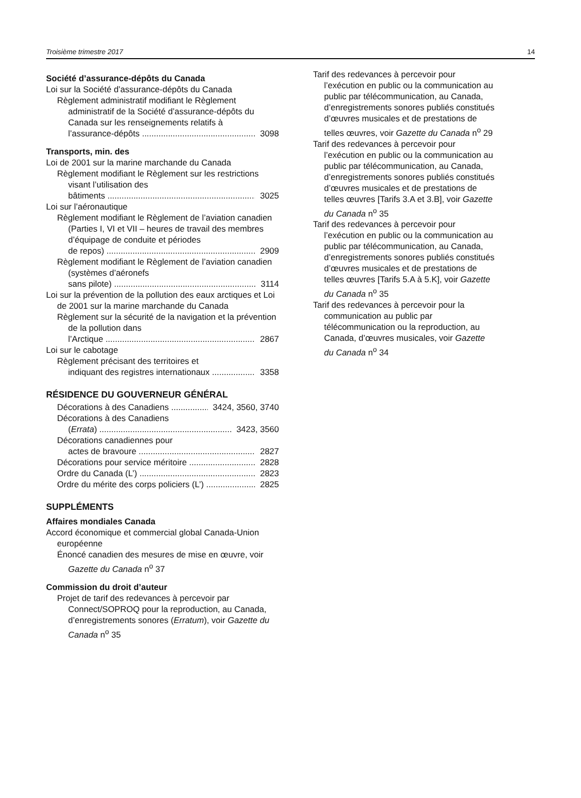Troisième trimestre 2017 14
Société d’assurance-dépôts du Canada
Loi sur la Société d’assurance-dépôts du Canada
Règlement administratif modifiant le Règlement administratif de la Société d’assurance-dépôts du Canada sur les renseignements relatifs à
l’assurance-dépôts 3098
Transports, min. des
Loi de 2001 sur la marine marchande du Canada
Règlement modifiant le Règlement sur les restrictions visant l’utilisation des
bâtiments 3025
Loi sur l’aéronautique
Règlement modifiant le Règlement de l’aviation canadien (Parties I, VI et VII – heures de travail des membres d’équipage de conduite et périodes
de repos) 2909
Règlement modifiant le Règlement de l’aviation canadien (systèmes d’aéronefs
sans pilote) 3114
Loi sur la prévention de la pollution des eaux arctiques et Loi de 2001 sur la marine marchande du Canada
Règlement sur la sécurité de la navigation et la prévention de la pollution dans
l’Arctique 2867
Loi sur le cabotage
Règlement précisant des territoires et
indiquant des registres internationaux 3358
RÉSIDENCE DU GOUVERNEUR GÉNÉRAL
Décorations à des Canadiens 3424, 3560, 3740
Décorations à des Canadiens
(Errata) 3423, 3560
Décorations canadiennes pour
actes de bravoure 2827
Décorations pour service méritoire 2828
Ordre du Canada (L’) 2823
Ordre du mérite des corps policiers (L’) 2825
SUPPLÉMENTS
Affaires mondiales Canada
Accord économique et commercial global Canada-Union européenne
Énoncé canadien des mesures de mise en œuvre, voir Gazette du Canada n<sup>o</sup> 37
Commission du droit d’auteur
Projet de tarif des redevances à percevoir par Connect/SOPROQ pour la reproduction, au Canada, d’enregistrements sonores (Erratum), voir Gazette du Canada n<sup>o</sup> 35
Tarif des redevances à percevoir pour l’exécution en public ou la communication au public par télécommunication, au Canada, d’enregistrements sonores publiés constitués d’œuvres musicales et de prestations de telles œuvres, voir Gazette du Canada n<sup>o</sup> 29
Tarif des redevances à percevoir pour l’exécution en public ou la communication au public par télécommunication, au Canada, d’enregistrements sonores publiés constitués d’œuvres musicales et de prestations de telles œuvres [Tarifs 3.A et 3.B], voir Gazette du Canada n<sup>o</sup> 35
Tarif des redevances à percevoir pour l’exécution en public ou la communication au public par télécommunication, au Canada, d’enregistrements sonores publiés constitués d’œuvres musicales et de prestations de telles œuvres [Tarifs 5.A à 5.K], voir Gazette du Canada n<sup>o</sup> 35
Tarif des redevances à percevoir pour la communication au public par télécommunication ou la reproduction, au Canada, d’œuvres musicales, voir Gazette du Canada n<sup>o</sup> 34